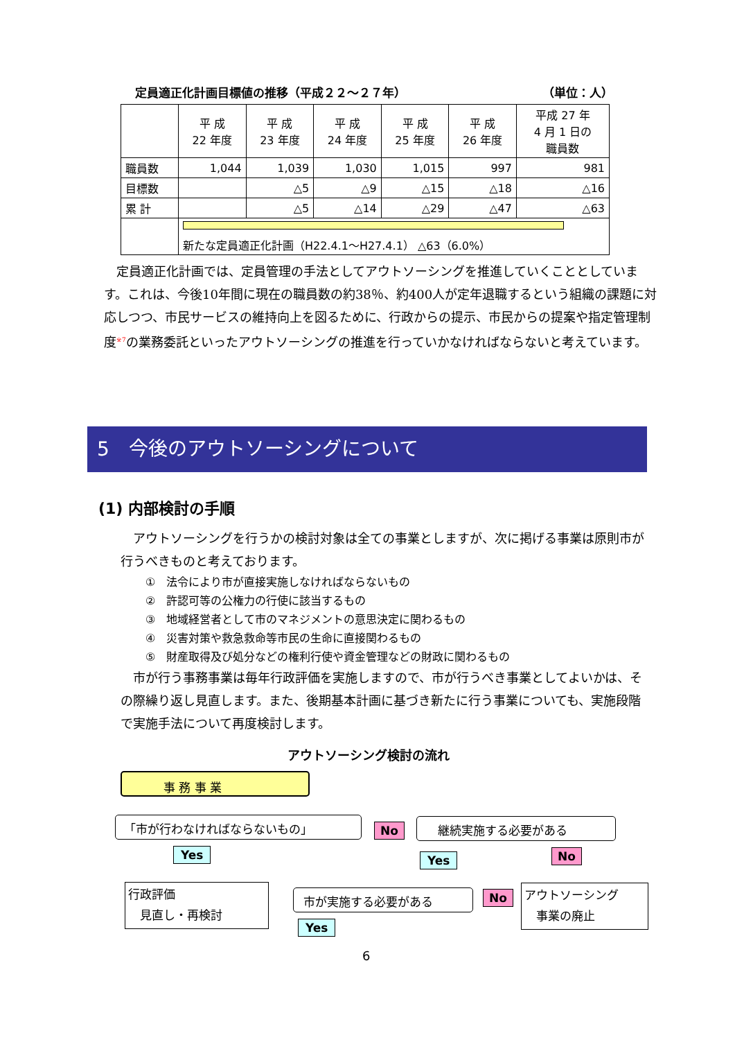定員適正化計画目標値の推移（平成２２～２７年） （単位：人）
| | 平 成 22 年度 | 平 成 23 年度 | 平 成 24 年度 | 平 成 25 年度 | 平 成 26 年度 | 平成 27 年 4 月 1 日の 職員数 |
| --- | --- | --- | --- | --- | --- | --- |
| 職員数 | 1,044 | 1,039 | 1,030 | 1,015 | 997 | 981 |
| 目標数 | | △5 | △9 | △15 | △18 | △16 |
| 累 計 | | △5 | △14 | △29 | △47 | △63 |
| | 新たな定員適正化計画（H22.4.1～H27.4.1） △63（6.0%） | | | | | |
　定員適正化計画では、定員管理の手法としてアウトソーシングを推進していくこととしています。これは、今後10年間に現在の職員数の約38％、約400人が定年退職するという組織の課題に対応しつつ、市民サービスの維持向上を図るために、行政からの提示、市民からの提案や指定管理制度<sup>※7</sup>の業務委託といったアウトソーシングの推進を行っていかなければならないと考えています。
5　今後のアウトソーシングについて
(1) 内部検討の手順
　アウトソーシングを行うかの検討対象は全ての事業としますが、次に掲げる事業は原則市が行うべきものと考えております。
①　法令により市が直接実施しなければならないもの
②　許認可等の公権力の行使に該当するもの
③　地域経営者として市のマネジメントの意思決定に関わるもの
④　災害対策や救急救命等市民の生命に直接関わるもの
⑤　財産取得及び処分などの権利行使や資金管理などの財政に関わるもの
　市が行う事務事業は毎年行政評価を実施しますので、市が行うべき事業としてよいかは、その際繰り返し見直します。また、後期基本計画に基づき新たに行う事業についても、実施段階で実施手法について再度検討します。
アウトソーシング検討の流れ
事 務 事 業
「市が行わなければならないもの」 No 継続実施する必要がある
Yes Yes No
行政評価
　見直し・再検討
市が実施する必要がある No
アウトソーシング
　事業の廃止
Yes
6